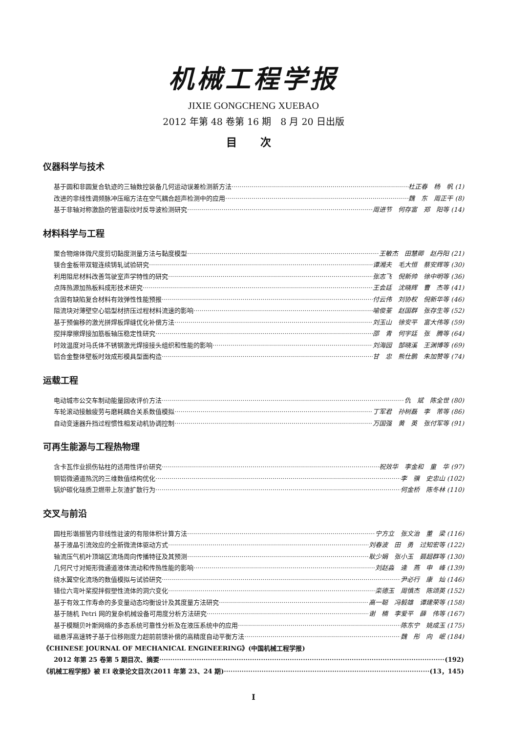机械工程学报
JIXIE GONGCHENG XUEBAO
2012 年第 48 卷第 16 期　8 月 20 日出版
目 次
仪器科学与技术
基于圆和非圆复合轨迹的三轴数控装备几何运动误差检测新方法 杜正春　杨　帆 (1)
改进的非线性调频脉冲压缩方法在空气耦合超声检测中的应用 魏　东　周正干 (8)
基于非轴对称激励的管道裂纹时反导波检测研究 周进节　何存富　郑　阳等 (14)
材料科学与工程
聚合物熔体微尺度剪切黏度测量方法与黏度模型 王敏杰　田慧卿　赵丹阳 (21)
镁合金板带双辊连续铸轧试验研究 谭湘夫　毛大恒　蔡安辉等 (30)
利用阻尼材料改善驾驶室声学特性的研究 张志飞　倪新帅　徐中明等 (36)
点阵热源加热板料成形技术研究 王会廷　沈晓辉　曹　杰等 (41)
含固有缺陷复合材料有效弹性性能预报 付云伟　刘协权　倪新华等 (46)
阻流块对薄壁空心铝型材挤压过程材料流速的影响 喻俊荃　赵国群　张存生等 (52)
基于预偏移的激光拼焊板焊缝优化补偿方法 刘玉山　徐安平　富大伟等 (59)
搅拌摩擦焊接加筋板轴压稳定性研究 邵　青　何宇廷　张　腾等 (64)
时效温度对马氏体不锈钢激光焊接接头组织和性能的影响 刘海园　郜晓溪　王渊博等 (69)
铝合金整体壁板时效成形模具型面构造 甘　忠　熊仕鹏　朱加赞等 (74)
运载工程
电动城市公交车制动能量回收评价方法 仇　斌　陈全世 (80)
车轮滚动接触疲劳与磨耗耦合关系数值模拟 丁军君　孙树磊　李　芾等 (86)
自动变速器升挡过程惯性相发动机协调控制 万国强　黄　英　张付军等 (91)
可再生能源与工程热物理
含卡瓦作业损伤钻柱的适用性评价研究 祝效华　李金和　童　华 (97)
铜铝微通道热沉的三维数值结构优化 李　骥　史忠山 (102)
锅炉碳化硅质卫燃带上灰渣扩散行为 何金桥　陈冬林 (110)
交叉与前沿
圆柱形谐振管内非线性驻波的有限体积计算方法 宁方立　张文治　董　梁 (116)
基于液晶引流效应的全新微流体驱动方式 刘春波　田　勇　过知宏等 (122)
轴流压气机叶顶端区流场周向传播特征及其预测 耿少娟　张小玉　聂超群等 (130)
几何尺寸对矩形微通道液体流动和传热性能的影响 刘赵淼　逄　燕　申　峰 (139)
绕水翼空化流场的数值模拟与试验研究 尹必行　康　灿 (146)
错位六弯叶桨搅拌假塑性流体的洞穴变化 栾德玉　周慎杰　陈颂英 (152)
基于有效工作寿命的多变量动态均衡设计及其度量方法研究 高一聪　冯毅雄　谭建荣等 (158)
基于随机 Petri 网的复杂机械设备可用度分析方法研究 谢　楠　李爱平　薛　伟等 (167)
基于模糊贝叶斯网络的多态系统可靠性分析及在液压系统中的应用 陈东宁　姚成玉 (175)
磁悬浮高速转子基于位移刚度力超前前馈补偿的高精度自动平衡方法 魏　彤　向　岷 (184)
《CHINESE JOURNAL OF MECHANICAL ENGINEERING》(中国机械工程学报)
2012 年第 25 卷第 5 期目次、摘要 (192)
《机械工程学报》被 EI 收录论文目次(2011 年第 23、24 期) (13，145)
I